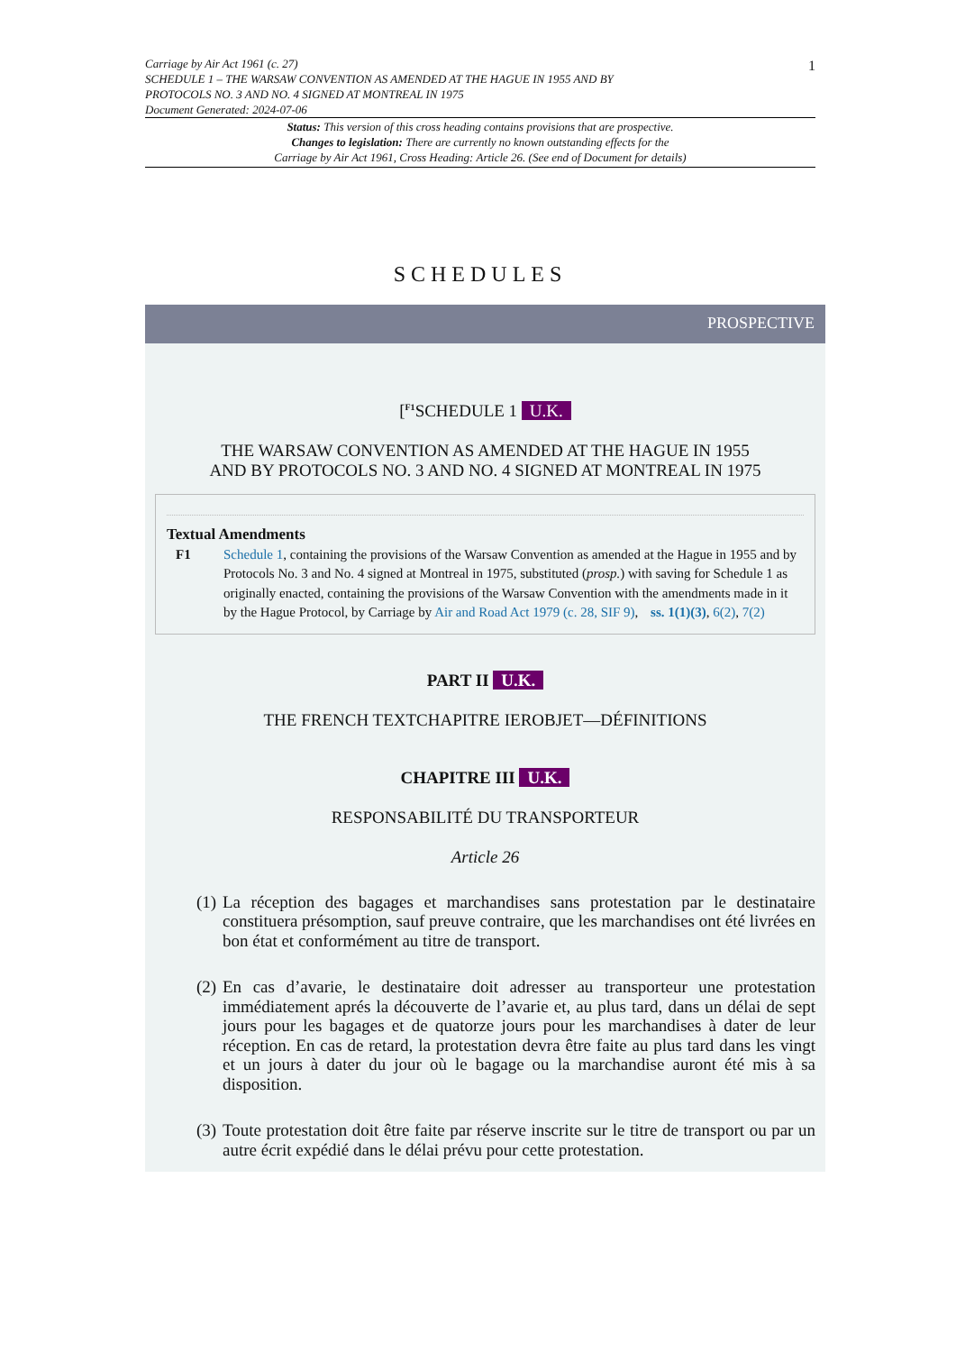Carriage by Air Act 1961 (c. 27)
SCHEDULE 1 – THE WARSAW CONVENTION AS AMENDED AT THE HAGUE IN 1955 AND BY
PROTOCOLS NO. 3 AND NO. 4 SIGNED AT MONTREAL IN 1975
Document Generated: 2024-07-06
1
Status: This version of this cross heading contains provisions that are prospective.
Changes to legislation: There are currently no known outstanding effects for the
Carriage by Air Act 1961, Cross Heading: Article 26. (See end of Document for details)
SCHEDULES
PROSPECTIVE
[<sup>F1</sup>SCHEDULE 1 U.K.
THE WARSAW CONVENTION AS AMENDED AT THE HAGUE IN 1955
AND BY PROTOCOLS NO. 3 AND NO. 4 SIGNED AT MONTREAL IN 1975
Textual Amendments
F1 Schedule 1, containing the provisions of the Warsaw Convention as amended at the Hague in 1955 and by Protocols No. 3 and No. 4 signed at Montreal in 1975, substituted (prosp.) with saving for Schedule 1 as originally enacted, containing the provisions of the Warsaw Convention with the amendments made in it by the Hague Protocol, by Carriage by Air and Road Act 1979 (c. 28, SIF 9), ss. 1(1)(3), 6(2), 7(2)
PART II U.K.
THE FRENCH TEXTCHAPITRE IEROBJET—DÉFINITIONS
CHAPITRE III U.K.
RESPONSABILITÉ DU TRANSPORTEUR
Article 26
(1) La réception des bagages et marchandises sans protestation par le destinataire constituera présomption, sauf preuve contraire, que les marchandises ont été livrées en bon état et conformément au titre de transport.
(2) En cas d’avarie, le destinataire doit adresser au transporteur une protestation immédiatement aprés la découverte de l’avarie et, au plus tard, dans un délai de sept jours pour les bagages et de quatorze jours pour les marchandises à dater de leur réception. En cas de retard, la protestation devra être faite au plus tard dans les vingt et un jours à dater du jour où le bagage ou la marchandise auront été mis à sa disposition.
(3) Toute protestation doit être faite par réserve inscrite sur le titre de transport ou par un autre écrit expédié dans le délai prévu pour cette protestation.